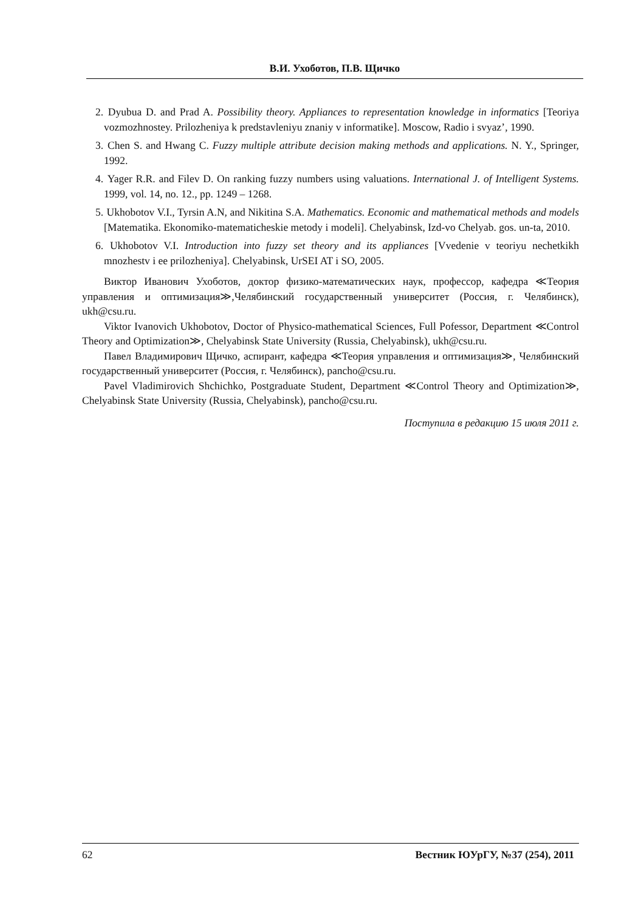В.И. Ухоботов, П.В. Щичко
2. Dyubua D. and Prad A. Possibility theory. Appliances to representation knowledge in informatics [Teoriya vozmozhnostey. Prilozheniya k predstavleniyu znaniy v informatike]. Moscow, Radio i svyaz’, 1990.
3. Chen S. and Hwang C. Fuzzy multiple attribute decision making methods and applications. N. Y., Springer, 1992.
4. Yager R.R. and Filev D. On ranking fuzzy numbers using valuations. International J. of Intelligent Systems. 1999, vol. 14, no. 12., pp. 1249 – 1268.
5. Ukhobotov V.I., Tyrsin A.N, and Nikitina S.A. Mathematics. Economic and mathematical methods and models [Matematika. Ekonomiko-matematicheskie metody i modeli]. Chelyabinsk, Izd-vo Chelyab. gos. un-ta, 2010.
6. Ukhobotov V.I. Introduction into fuzzy set theory and its appliances [Vvedenie v teoriyu nechetkikh mnozhestv i ee prilozheniya]. Chelyabinsk, UrSEI AT i SO, 2005.
Виктор Иванович Ухоботов, доктор физико-математических наук, профессор, кафедра ≪Теория управления и оптимизация≫,Челябинский государственный университет (Россия, г. Челябинск), ukh@csu.ru.
Viktor Ivanovich Ukhobotov, Doctor of Physico-mathematical Sciences, Full Pofessor, Department ≪Control Theory and Optimization≫, Chelyabinsk State University (Russia, Chelyabinsk), ukh@csu.ru.
Павел Владимирович Щичко, аспирант, кафедра ≪Теория управления и оптимизация≫, Челябинский государственный университет (Россия, г. Челябинск), pancho@csu.ru.
Pavel Vladimirovich Shchichko, Postgraduate Student, Department ≪Control Theory and Optimization≫, Chelyabinsk State University (Russia, Chelyabinsk), pancho@csu.ru.
Поступила в редакцию 15 июля 2011 г.
62 Вестник ЮУрГУ, №37 (254), 2011